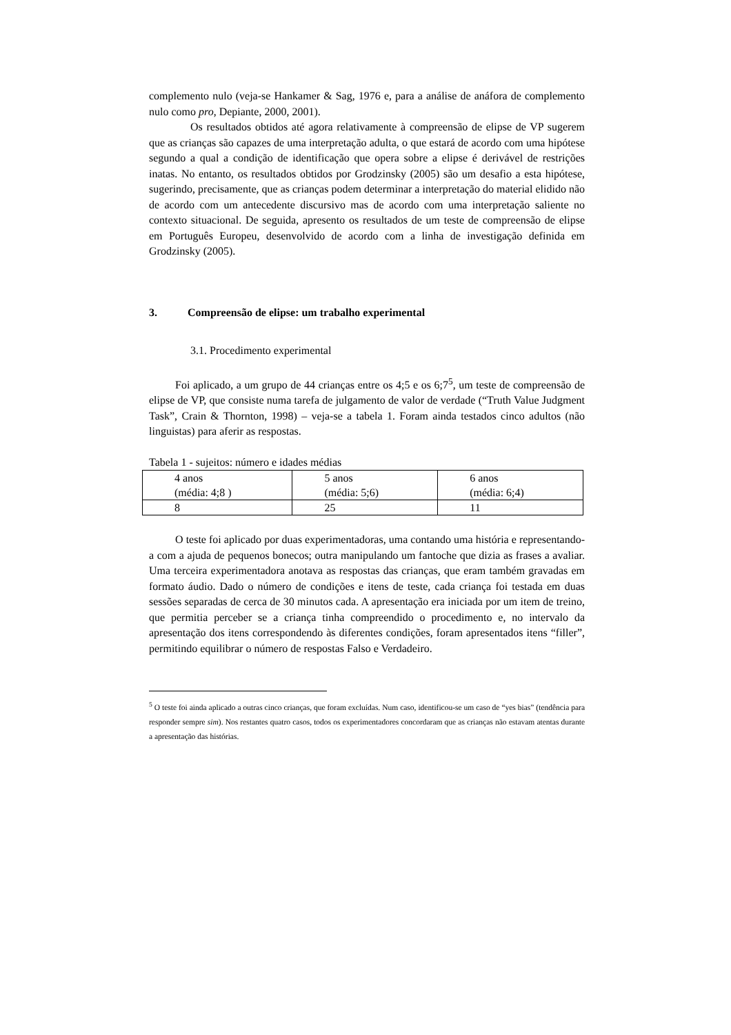complemento nulo (veja-se Hankamer & Sag, 1976 e, para a análise de anáfora de complemento nulo como pro, Depiante, 2000, 2001).
Os resultados obtidos até agora relativamente à compreensão de elipse de VP sugerem que as crianças são capazes de uma interpretação adulta, o que estará de acordo com uma hipótese segundo a qual a condição de identificação que opera sobre a elipse é derivável de restrições inatas. No entanto, os resultados obtidos por Grodzinsky (2005) são um desafio a esta hipótese, sugerindo, precisamente, que as crianças podem determinar a interpretação do material elidido não de acordo com um antecedente discursivo mas de acordo com uma interpretação saliente no contexto situacional. De seguida, apresento os resultados de um teste de compreensão de elipse em Português Europeu, desenvolvido de acordo com a linha de investigação definida em Grodzinsky (2005).
3. Compreensão de elipse: um trabalho experimental
3.1. Procedimento experimental
Foi aplicado, a um grupo de 44 crianças entre os 4;5 e os 6;7<sup>5</sup>, um teste de compreensão de elipse de VP, que consiste numa tarefa de julgamento de valor de verdade (“Truth Value Judgment Task”, Crain & Thornton, 1998) – veja-se a tabela 1. Foram ainda testados cinco adultos (não linguistas) para aferir as respostas.
Tabela 1 - sujeitos: número e idades médias
| 4 anos (média: 4;8 ) | 5 anos (média: 5;6) | 6 anos (média: 6;4) |
| 8 | 25 | 11 |
O teste foi aplicado por duas experimentadoras, uma contando uma história e representando-a com a ajuda de pequenos bonecos; outra manipulando um fantoche que dizia as frases a avaliar. Uma terceira experimentadora anotava as respostas das crianças, que eram também gravadas em formato áudio. Dado o número de condições e itens de teste, cada criança foi testada em duas sessões separadas de cerca de 30 minutos cada. A apresentação era iniciada por um item de treino, que permitia perceber se a criança tinha compreendido o procedimento e, no intervalo da apresentação dos itens correspondendo às diferentes condições, foram apresentados itens “filler”, permitindo equilibrar o número de respostas Falso e Verdadeiro.
<sup>5</sup> O teste foi ainda aplicado a outras cinco crianças, que foram excluídas. Num caso, identificou-se um caso de “yes bias” (tendência para responder sempre sim). Nos restantes quatro casos, todos os experimentadores concordaram que as crianças não estavam atentas durante a apresentação das histórias.